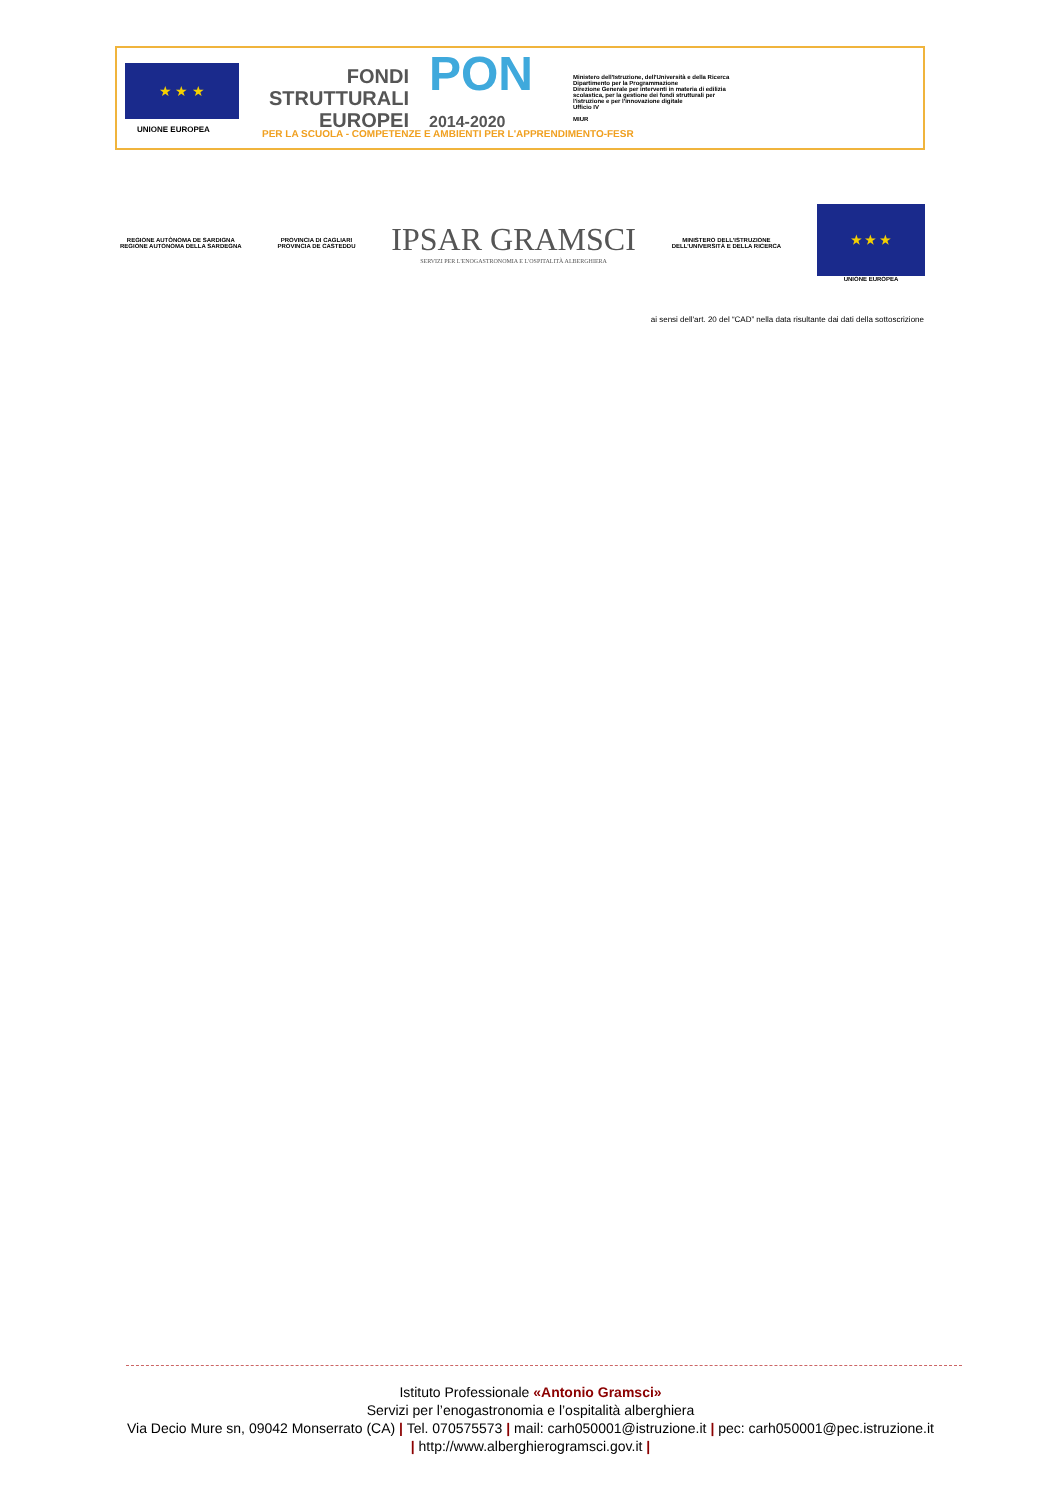★ ★ ★
UNIONE EUROPEA
FONDI
STRUTTURALI
EUROPEI
PON
2014-2020
Ministero dell'Istruzione, dell'Università e della Ricerca
Dipartimento per la Programmazione
Direzione Generale per interventi in materia di edilizia
scolastica, per la gestione dei fondi strutturali per
l'istruzione e per l'innovazione digitale
Ufficio IV
MIUR
PER LA SCUOLA - COMPETENZE E AMBIENTI PER L'APPRENDIMENTO-FESR
REGIONE AUTÒNOMA DE SARDIGNA
REGIONE AUTONOMA DELLA SARDEGNA
PROVINCIA DI CAGLIARI
PROVINCIA DE CASTEDDU
IPSAR GRAMSCI
SERVIZI PER L'ENOGASTRONOMIA E L'OSPITALITÀ ALBERGHIERA
MINISTERO DELL'ISTRUZIONE
DELL'UNIVERSITÀ E DELLA RICERCA
★ ★ ★
UNIONE EUROPEA
ai sensi dell'art. 20 del “CAD” nella data risultante dai dati della sottoscrizione
Istituto Professionale «Antonio Gramsci»
Servizi per l’enogastronomia e l’ospitalità alberghiera
Via Decio Mure sn, 09042 Monserrato (CA) | Tel. 070575573 | mail: carh050001@istruzione.it | pec: carh050001@pec.istruzione.it
| http://www.alberghierogramsci.gov.it |